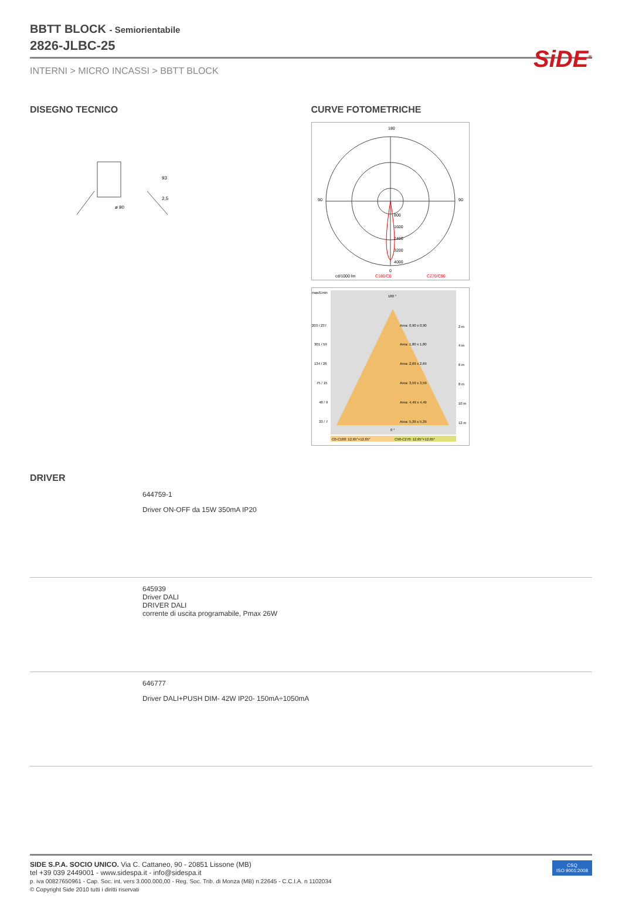SiDE<sup>®</sup>
BBTT BLOCK - Semiorientabile
2826-JLBC-25
INTERNI > MICRO INCASSI > BBTT BLOCK
DISEGNO TECNICO
ø 90
93
2,5
CURVE FOTOMETRICHE
180
90
90
0
800
1600
2400
3200
4000
cd/1000 lm
C180/C0
C270/C90
max/Emin
180 °
203 / 237
Area: 0,90 x 0,90
2 m
301 / 59
Area: 1,80 x 1,80
4 m
134 / 26
Area: 2,69 x 2,69
6 m
75 / 15
Area: 3,59 x 3,59
8 m
48 / 9
Area: 4,49 x 4,49
10 m
33 / 7
Area: 5,39 x 5,39
12 m
0 °
C0-C180: 12,65°+12,65°
C90-C270: 12,65°+12,65°
DRIVER
644759-1
Driver ON-OFF da 15W 350mA IP20
645939
Driver DALI
DRIVER DALI
corrente di uscita programabile, Pmax 26W
646777
Driver DALI+PUSH DIM- 42W IP20- 150mA÷1050mA
SIDE S.P.A. SOCIO UNICO. Via C. Cattaneo, 90 - 20851 Lissone (MB)
tel +39 039 2449001 - www.sidespa.it - info@sidespa.it
p. iva 00827650961 - Cap. Soc. int. vers 3.000.000,00 - Reg. Soc. Trib. di Monza (MB) n.22645 - C.C.I.A. n 1102034
© Copyright Side 2010 tutti i diritti riservati
CSQ
ISO 9001:2008